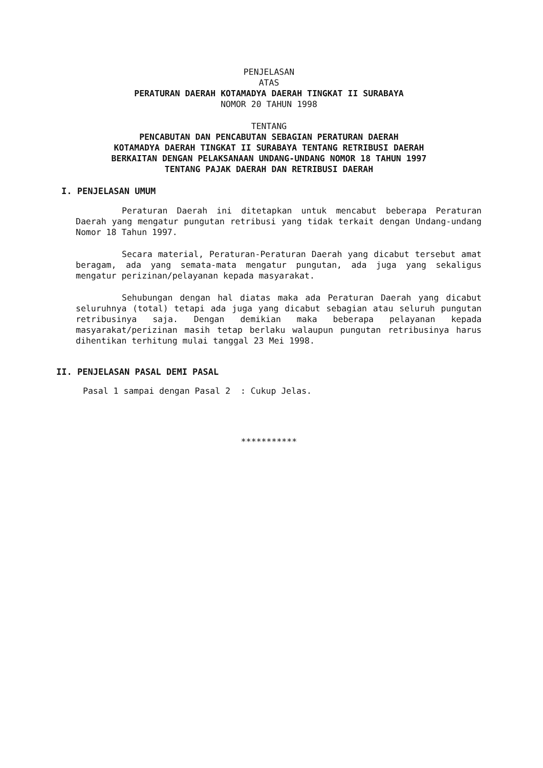PENJELASAN
ATAS
PERATURAN DAERAH KOTAMADYA DAERAH TINGKAT II SURABAYA
NOMOR 20 TAHUN 1998
TENTANG
PENCABUTAN DAN PENCABUTAN SEBAGIAN PERATURAN DAERAH
KOTAMADYA DAERAH TINGKAT II SURABAYA TENTANG RETRIBUSI DAERAH
BERKAITAN DENGAN PELAKSANAAN UNDANG-UNDANG NOMOR 18 TAHUN 1997
TENTANG PAJAK DAERAH DAN RETRIBUSI DAERAH
I. PENJELASAN UMUM
Peraturan Daerah ini ditetapkan untuk mencabut beberapa Peraturan Daerah yang mengatur pungutan retribusi yang tidak terkait dengan Undang-undang Nomor 18 Tahun 1997.
Secara material, Peraturan-Peraturan Daerah yang dicabut tersebut amat beragam, ada yang semata-mata mengatur pungutan, ada juga yang sekaligus mengatur perizinan/pelayanan kepada masyarakat.
Sehubungan dengan hal diatas maka ada Peraturan Daerah yang dicabut seluruhnya (total) tetapi ada juga yang dicabut sebagian atau seluruh pungutan retribusinya saja. Dengan demikian maka beberapa pelayanan kepada masyarakat/perizinan masih tetap berlaku walaupun pungutan retribusinya harus dihentikan terhitung mulai tanggal 23 Mei 1998.
II. PENJELASAN PASAL DEMI PASAL
Pasal 1 sampai dengan Pasal 2 : Cukup Jelas.
***********